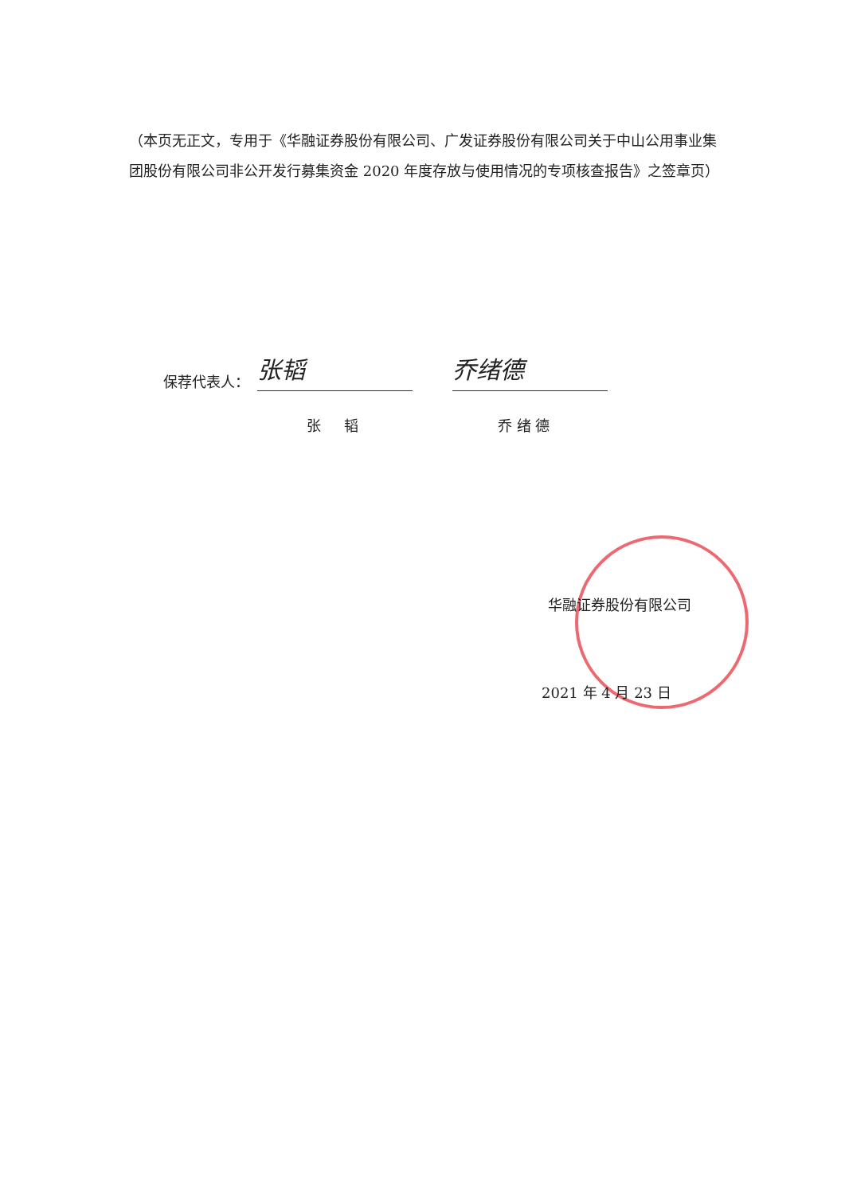（本页无正文，专用于《华融证券股份有限公司、广发证券股份有限公司关于中山公用事业集团股份有限公司非公开发行募集资金 2020 年度存放与使用情况的专项核查报告》之签章页）
保荐代表人： 张韬 乔绪德
张 韬 乔 绪 德
华融证券股份有限公司
2021 年 4 月 23 日